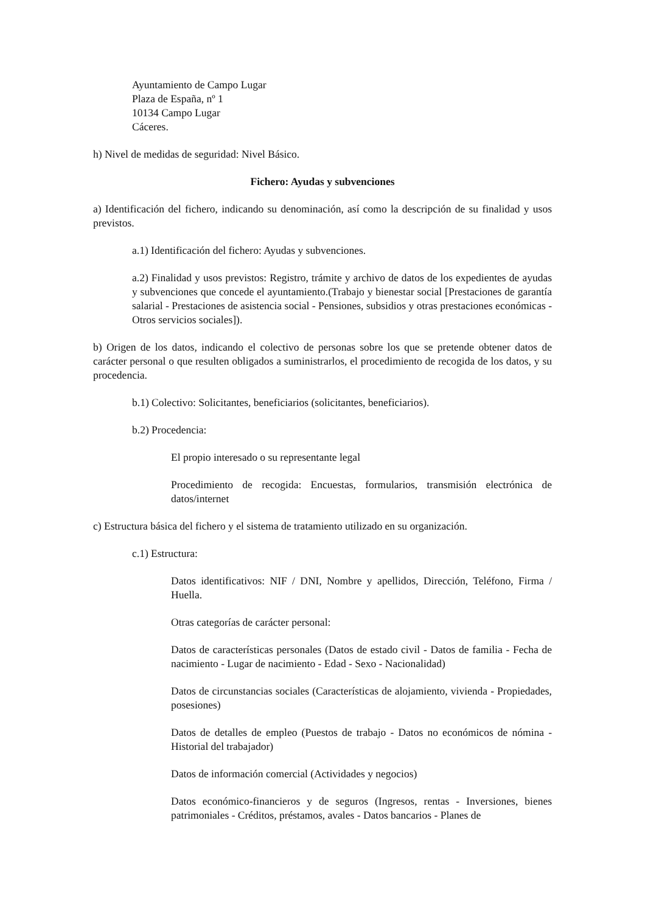Ayuntamiento de Campo Lugar
Plaza de España, nº 1
10134 Campo Lugar
Cáceres.
h) Nivel de medidas de seguridad: Nivel Básico.
Fichero: Ayudas y subvenciones
a) Identificación del fichero, indicando su denominación, así como la descripción de su finalidad y usos previstos.
a.1) Identificación del fichero: Ayudas y subvenciones.
a.2) Finalidad y usos previstos: Registro, trámite y archivo de datos de los expedientes de ayudas y subvenciones que concede el ayuntamiento.(Trabajo y bienestar social [Prestaciones de garantía salarial - Prestaciones de asistencia social - Pensiones, subsidios y otras prestaciones económicas - Otros servicios sociales]).
b) Origen de los datos, indicando el colectivo de personas sobre los que se pretende obtener datos de carácter personal o que resulten obligados a suministrarlos, el procedimiento de recogida de los datos, y su procedencia.
b.1) Colectivo: Solicitantes, beneficiarios (solicitantes, beneficiarios).
b.2) Procedencia:
El propio interesado o su representante legal
Procedimiento de recogida: Encuestas, formularios, transmisión electrónica de datos/internet
c) Estructura básica del fichero y el sistema de tratamiento utilizado en su organización.
c.1) Estructura:
Datos identificativos: NIF / DNI, Nombre y apellidos, Dirección, Teléfono, Firma / Huella.
Otras categorías de carácter personal:
Datos de características personales (Datos de estado civil - Datos de familia - Fecha de nacimiento - Lugar de nacimiento - Edad - Sexo - Nacionalidad)
Datos de circunstancias sociales (Características de alojamiento, vivienda - Propiedades, posesiones)
Datos de detalles de empleo (Puestos de trabajo - Datos no económicos de nómina - Historial del trabajador)
Datos de información comercial (Actividades y negocios)
Datos económico-financieros y de seguros (Ingresos, rentas - Inversiones, bienes patrimoniales - Créditos, préstamos, avales - Datos bancarios - Planes de